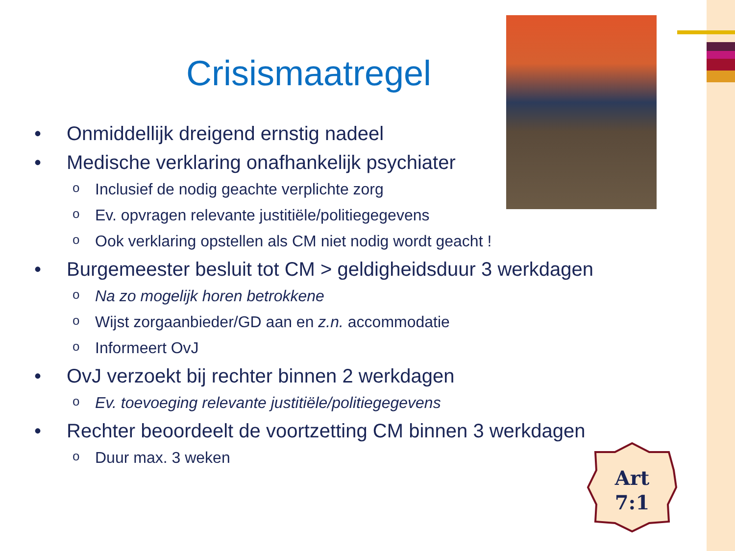Crisismaatregel
• Onmiddellijk dreigend ernstig nadeel
• Medische verklaring onafhankelijk psychiater
o Inclusief de nodig geachte verplichte zorg
o Ev. opvragen relevante justitiële/politiegegevens
o Ook verklaring opstellen als CM niet nodig wordt geacht !
• Burgemeester besluit tot CM > geldigheidsduur 3 werkdagen
o Na zo mogelijk horen betrokkene
o Wijst zorgaanbieder/GD aan en z.n. accommodatie
o Informeert OvJ
• OvJ verzoekt bij rechter binnen 2 werkdagen
o Ev. toevoeging relevante justitiële/politiegegevens
• Rechter beoordeelt de voortzetting CM binnen 3 werkdagen
o Duur max. 3 weken
Art
7:1